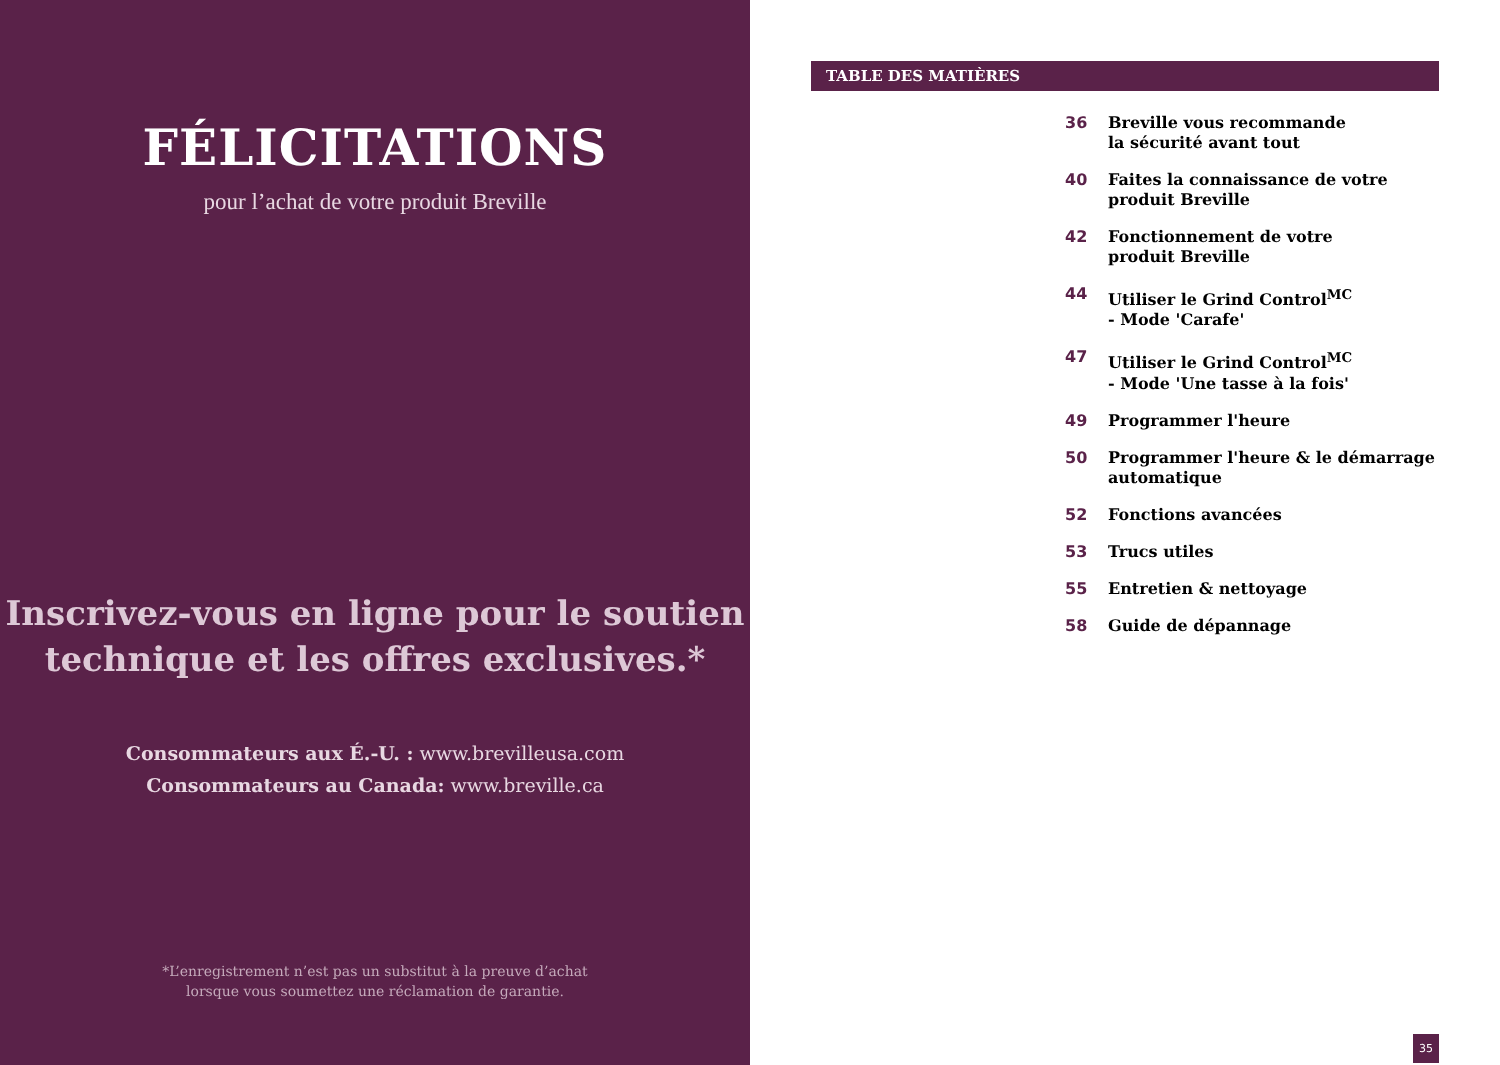FÉLICITATIONS
pour l’achat de votre produit Breville
Inscrivez-vous en ligne pour le soutien
technique et les offres exclusives.*
Consommateurs aux É.-U. : www.brevilleusa.com
Consommateurs au Canada: www.breville.ca
*L’enregistrement n’est pas un substitut à la preuve d’achat
lorsque vous soumettez une réclamation de garantie.
TABLE DES MATIÈRES
36 Breville vous recommande
la sécurité avant tout
40 Faites la connaissance de votre
produit Breville
42 Fonctionnement de votre
produit Breville
44 Utiliser le Grind Control<sup>MC</sup>
- Mode 'Carafe'
47 Utiliser le Grind Control<sup>MC</sup>
- Mode 'Une tasse à la fois'
49 Programmer l'heure
50 Programmer l'heure & le démarrage
automatique
52 Fonctions avancées
53 Trucs utiles
55 Entretien & nettoyage
58 Guide de dépannage
35